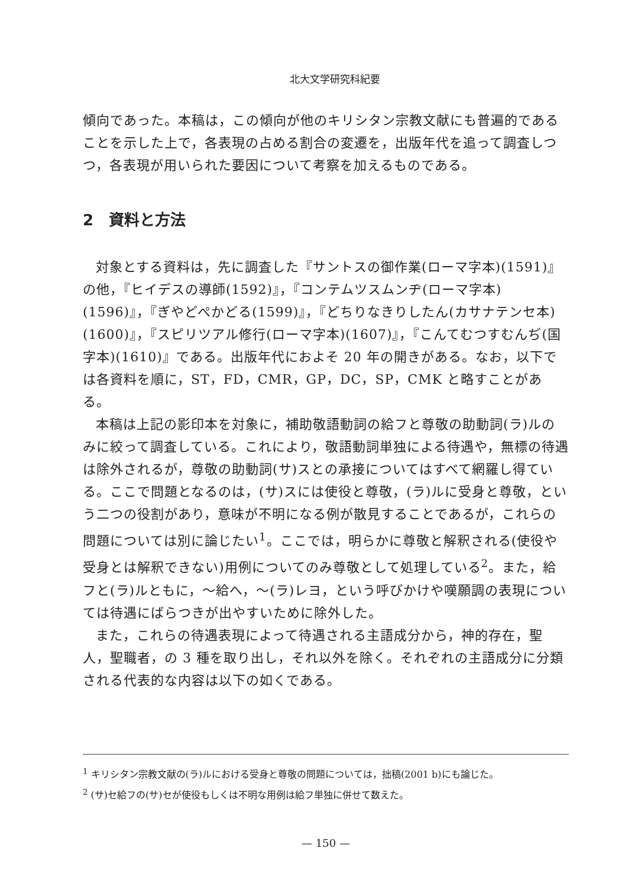北大文学研究科紀要
傾向であった。本稿は，この傾向が他のキリシタン宗教文献にも普遍的であることを示した上で，各表現の占める割合の変遷を，出版年代を追って調査しつつ，各表現が用いられた要因について考察を加えるものである。
2　資料と方法
対象とする資料は，先に調査した『サントスの御作業(ローマ字本)(1591)』の他，『ヒイデスの導師(1592)』，『コンテムツスムンヂ(ローマ字本)(1596)』，『ぎやどぺかどる(1599)』，『どちりなきりしたん(カサナテンセ本)(1600)』，『スピリツアル修行(ローマ字本)(1607)』，『こんてむつすむんぢ(国字本)(1610)』である。出版年代におよそ 20 年の開きがある。なお，以下では各資料を順に，ST，FD，CMR，GP，DC，SP，CMK と略すことがある。
本稿は上記の影印本を対象に，補助敬語動詞の給フと尊敬の助動詞(ラ)ルのみに絞って調査している。これにより，敬語動詞単独による待遇や，無標の待遇は除外されるが，尊敬の助動詞(サ)スとの承接についてはすべて網羅し得ている。ここで問題となるのは，(サ)スには使役と尊敬，(ラ)ルに受身と尊敬，という二つの役割があり，意味が不明になる例が散見することであるが，これらの問題については別に論じたい<sup>1</sup>。ここでは，明らかに尊敬と解釈される(使役や受身とは解釈できない)用例についてのみ尊敬として処理している<sup>2</sup>。また，給フと(ラ)ルともに，～給へ，～(ラ)レヨ，という呼びかけや嘆願調の表現については待遇にばらつきが出やすいために除外した。
また，これらの待遇表現によって待遇される主語成分から，神的存在，聖人，聖職者，の 3 種を取り出し，それ以外を除く。それぞれの主語成分に分類される代表的な内容は以下の如くである。
<sup>1</sup> キリシタン宗教文献の(ラ)ルにおける受身と尊敬の問題については，拙稿(2001 b)にも論じた。
<sup>2</sup> (サ)セ給フの(サ)セが使役もしくは不明な用例は給フ単独に併せて数えた。
— 150 —